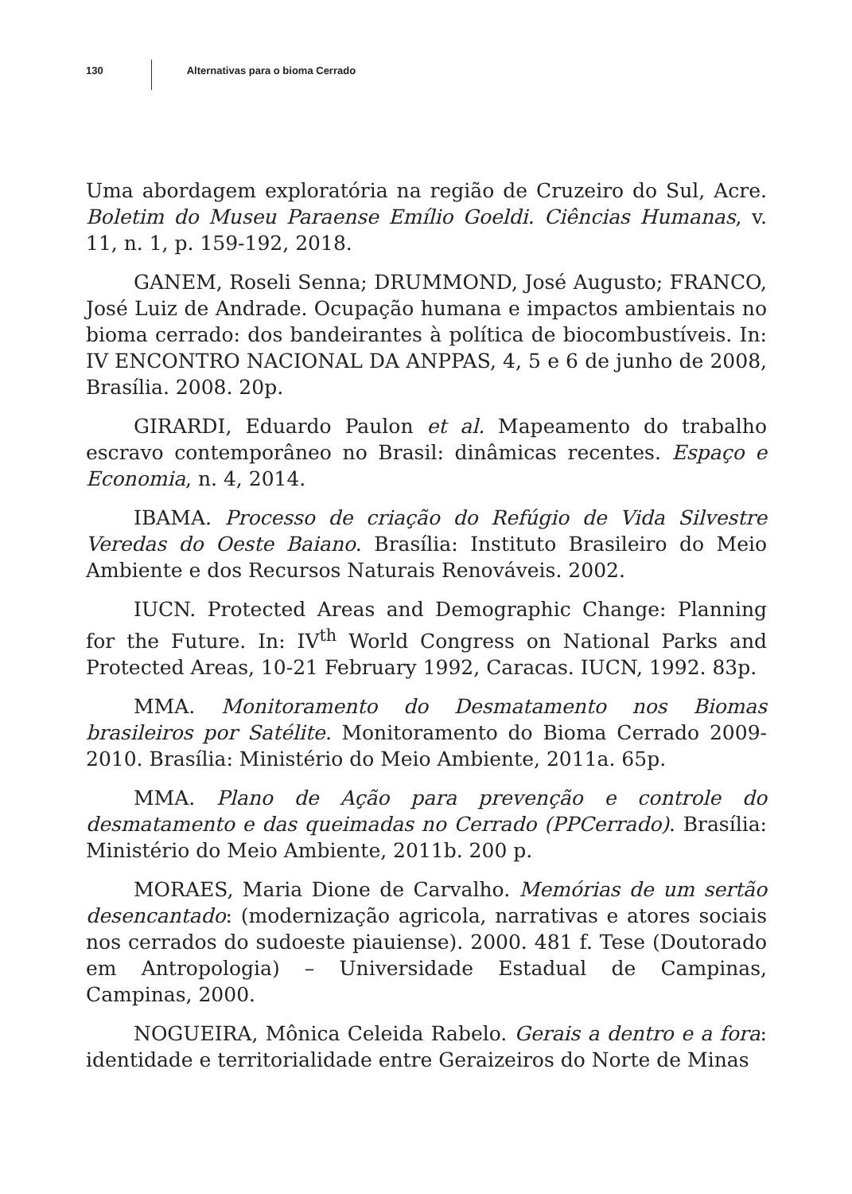130
Alternativas para o bioma Cerrado
Uma abordagem exploratória na região de Cruzeiro do Sul, Acre. Boletim do Museu Paraense Emílio Goeldi. Ciências Humanas, v. 11, n. 1, p. 159-192, 2018.
GANEM, Roseli Senna; DRUMMOND, José Augusto; FRANCO, José Luiz de Andrade. Ocupação humana e impactos ambientais no bioma cerrado: dos bandeirantes à política de biocombustíveis. In: IV ENCONTRO NACIONAL DA ANPPAS, 4, 5 e 6 de junho de 2008, Brasília. 2008. 20p.
GIRARDI, Eduardo Paulon et al. Mapeamento do trabalho escravo contemporâneo no Brasil: dinâmicas recentes. Espaço e Economia, n. 4, 2014.
IBAMA. Processo de criação do Refúgio de Vida Silvestre Veredas do Oeste Baiano. Brasília: Instituto Brasileiro do Meio Ambiente e dos Recursos Naturais Renováveis. 2002.
IUCN. Protected Areas and Demographic Change: Planning for the Future. In: IV<sup>th</sup> World Congress on National Parks and Protected Areas, 10-21 February 1992, Caracas. IUCN, 1992. 83p.
MMA. Monitoramento do Desmatamento nos Biomas brasileiros por Satélite. Monitoramento do Bioma Cerrado 2009-2010. Brasília: Ministério do Meio Ambiente, 2011a. 65p.
MMA. Plano de Ação para prevenção e controle do desmatamento e das queimadas no Cerrado (PPCerrado). Brasília: Ministério do Meio Ambiente, 2011b. 200 p.
MORAES, Maria Dione de Carvalho. Memórias de um sertão desencantado: (modernização agricola, narrativas e atores sociais nos cerrados do sudoeste piauiense). 2000. 481 f. Tese (Doutorado em Antropologia) – Universidade Estadual de Campinas, Campinas, 2000.
NOGUEIRA, Mônica Celeida Rabelo. Gerais a dentro e a fora: identidade e territorialidade entre Geraizeiros do Norte de Minas